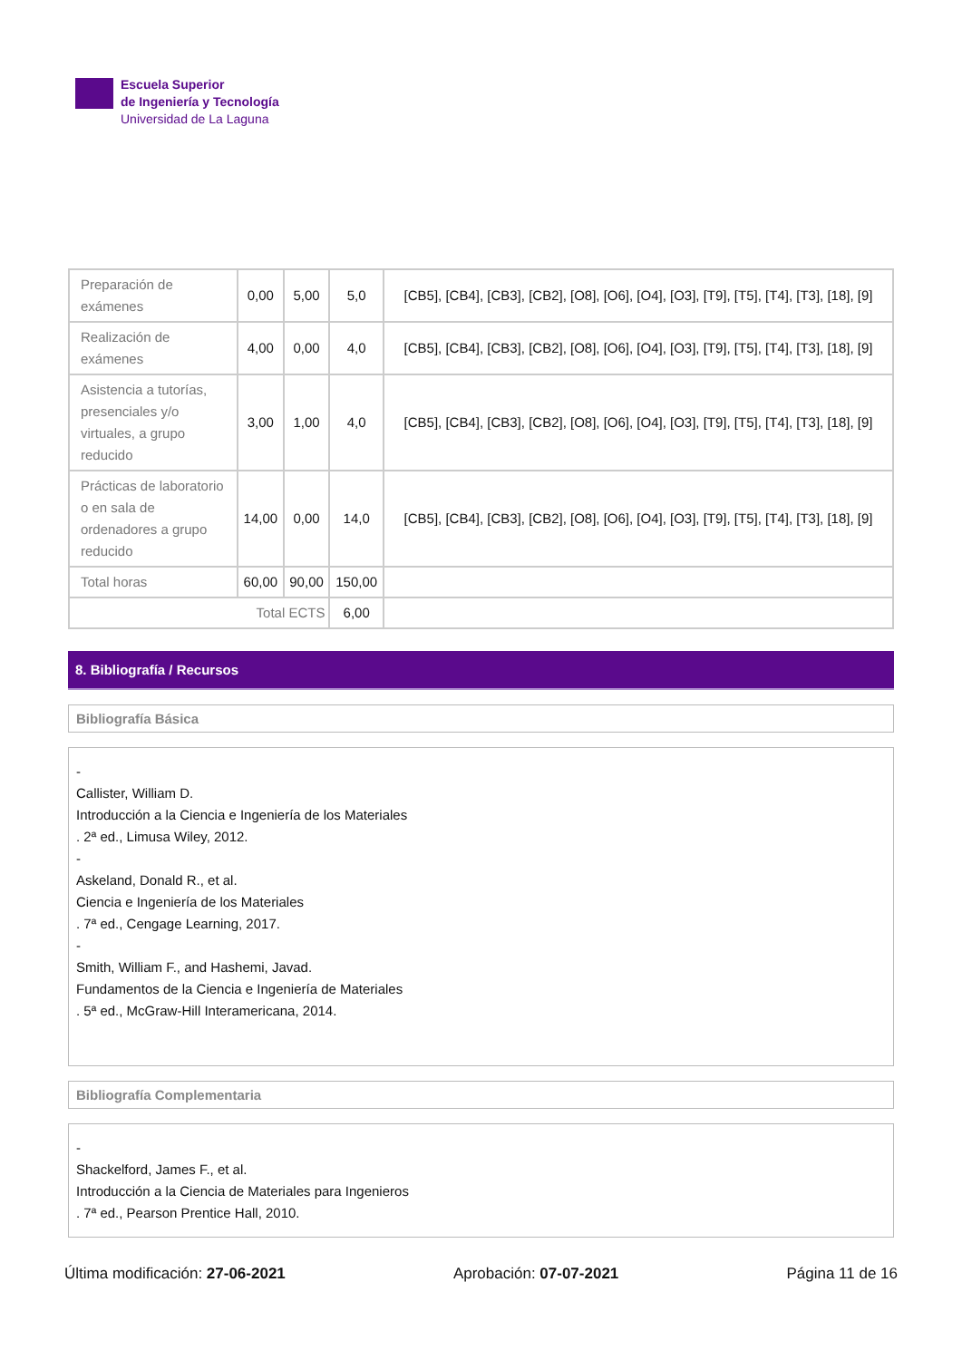Escuela Superior
de Ingeniería y Tecnología
Universidad de La Laguna
| Preparación de exámenes | 0,00 | 5,00 | 5,0 | [CB5], [CB4], [CB3], [CB2], [O8], [O6], [O4], [O3], [T9], [T5], [T4], [T3], [18], [9] |
| Realización de exámenes | 4,00 | 0,00 | 4,0 | [CB5], [CB4], [CB3], [CB2], [O8], [O6], [O4], [O3], [T9], [T5], [T4], [T3], [18], [9] |
| Asistencia a tutorías, presenciales y/o virtuales, a grupo reducido | 3,00 | 1,00 | 4,0 | [CB5], [CB4], [CB3], [CB2], [O8], [O6], [O4], [O3], [T9], [T5], [T4], [T3], [18], [9] |
| Prácticas de laboratorio o en sala de ordenadores a grupo reducido | 14,00 | 0,00 | 14,0 | [CB5], [CB4], [CB3], [CB2], [O8], [O6], [O4], [O3], [T9], [T5], [T4], [T3], [18], [9] |
| Total horas | 60,00 | 90,00 | 150,00 | |
| Total ECTS | | | 6,00 | |
8. Bibliografía / Recursos
Bibliografía Básica
-
Callister, William D.
Introducción a la Ciencia e Ingeniería de los Materiales
. 2ª ed., Limusa Wiley, 2012.
-
Askeland, Donald R., et al.
Ciencia e Ingeniería de los Materiales
. 7ª ed., Cengage Learning, 2017.
-
Smith, William F., and Hashemi, Javad.
Fundamentos de la Ciencia e Ingeniería de Materiales
. 5ª ed., McGraw-Hill Interamericana, 2014.
Bibliografía Complementaria
-
Shackelford, James F., et al.
Introducción a la Ciencia de Materiales para Ingenieros
. 7ª ed., Pearson Prentice Hall, 2010.
Última modificación: 27-06-2021 Aprobación: 07-07-2021 Página 11 de 16